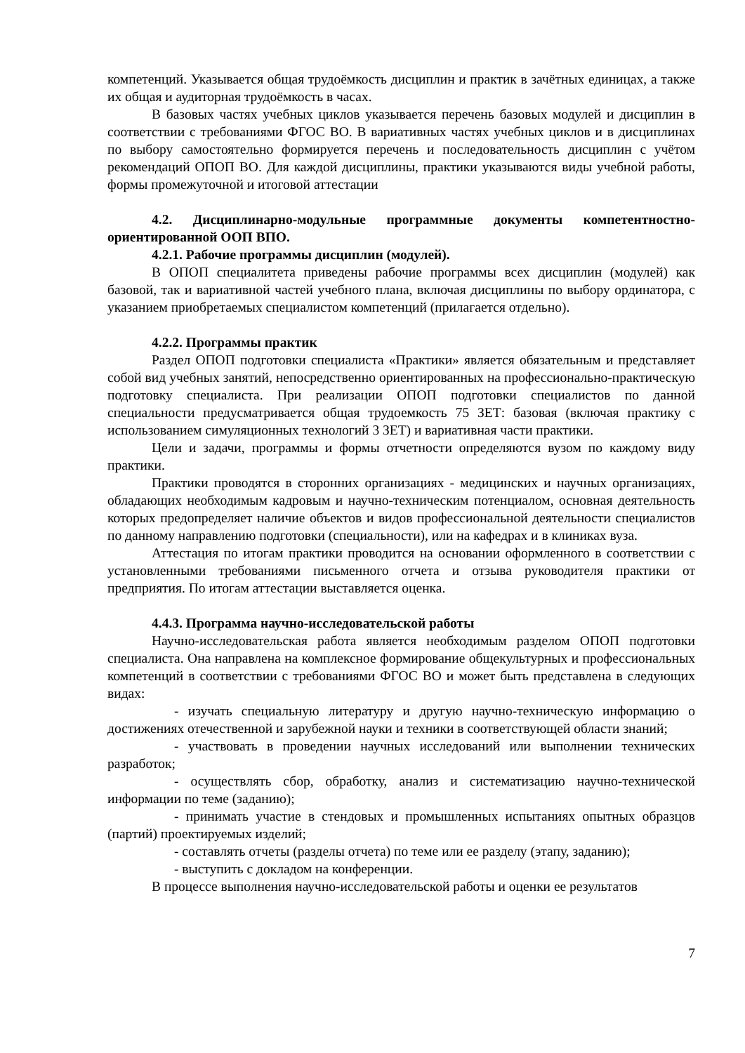компетенций. Указывается общая трудоёмкость дисциплин и практик в зачётных единицах, а также их общая и аудиторная трудоёмкость в часах.
В базовых частях учебных циклов указывается перечень базовых модулей и дисциплин в соответствии с требованиями ФГОС ВО. В вариативных частях учебных циклов и в дисциплинах по выбору самостоятельно формируется перечень и последовательность дисциплин с учётом рекомендаций ОПОП ВО. Для каждой дисциплины, практики указываются виды учебной работы, формы промежуточной и итоговой аттестации
4.2. Дисциплинарно-модульные программные документы компетентностно-ориентированной ООП ВПО.
4.2.1. Рабочие программы дисциплин (модулей).
В ОПОП специалитета приведены рабочие программы всех дисциплин (модулей) как базовой, так и вариативной частей учебного плана, включая дисциплины по выбору ординатора, с указанием приобретаемых специалистом компетенций (прилагается отдельно).
4.2.2. Программы практик
Раздел ОПОП подготовки специалиста «Практики» является обязательным и представляет собой вид учебных занятий, непосредственно ориентированных на профессионально-практическую подготовку специалиста. При реализации ОПОП подготовки специалистов по данной специальности предусматривается общая трудоемкость 75 ЗЕТ: базовая (включая практику с использованием симуляционных технологий 3 ЗЕТ) и вариативная части практики.
Цели и задачи, программы и формы отчетности определяются вузом по каждому виду практики.
Практики проводятся в сторонних организациях - медицинских и научных организациях, обладающих необходимым кадровым и научно-техническим потенциалом, основная деятельность которых предопределяет наличие объектов и видов профессиональной деятельности специалистов по данному направлению подготовки (специальности), или на кафедрах и в клиниках вуза.
Аттестация по итогам практики проводится на основании оформленного в соответствии с установленными требованиями письменного отчета и отзыва руководителя практики от предприятия. По итогам аттестации выставляется оценка.
4.4.3. Программа научно-исследовательской работы
Научно-исследовательская работа является необходимым разделом ОПОП подготовки специалиста. Она направлена на комплексное формирование общекультурных и профессиональных компетенций в соответствии с требованиями ФГОС ВО и может быть представлена в следующих видах:
- изучать специальную литературу и другую научно-техническую информацию о достижениях отечественной и зарубежной науки и техники в соответствующей области знаний;
- участвовать в проведении научных исследований или выполнении технических разработок;
- осуществлять сбор, обработку, анализ и систематизацию научно-технической информации по теме (заданию);
- принимать участие в стендовых и промышленных испытаниях опытных образцов (партий) проектируемых изделий;
- составлять отчеты (разделы отчета) по теме или ее разделу (этапу, заданию);
- выступить с докладом на конференции.
В процессе выполнения научно-исследовательской работы и оценки ее результатов
7